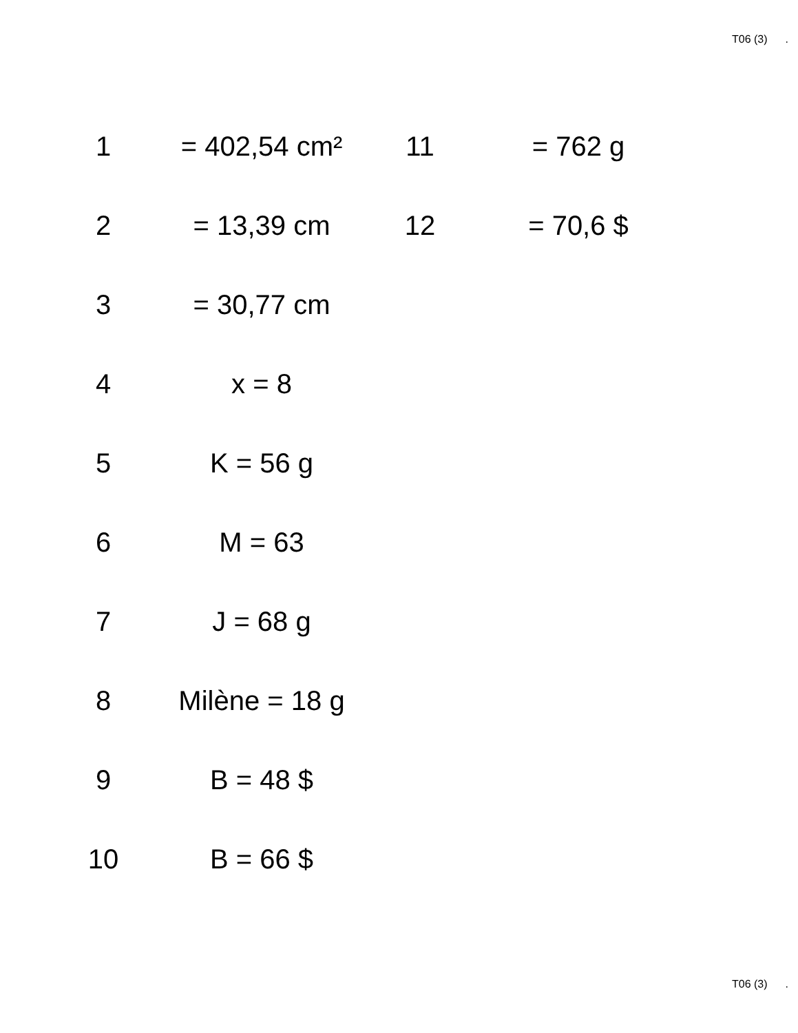T06 (3).
| 1 | = 402,54 cm² | 11 | = 762 g |
| 2 | = 13,39 cm | 12 | = 70,6 $ |
| 3 | = 30,77 cm | | |
| 4 | x = 8 | | |
| 5 | K = 56 g | | |
| 6 | M = 63 | | |
| 7 | J = 68 g | | |
| 8 | Milène = 18 g | | |
| 9 | B = 48 $ | | |
| 10 | B = 66 $ | | |
T06 (3).